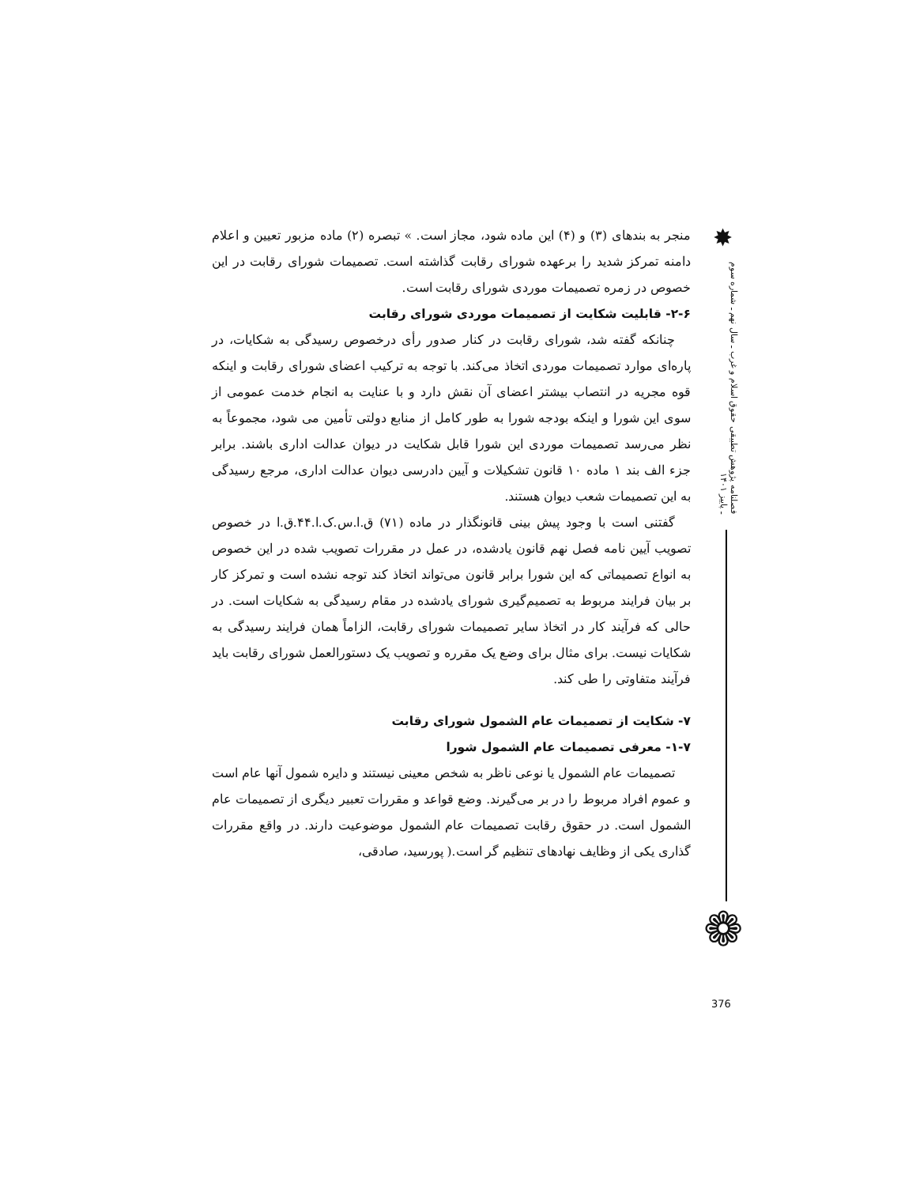✸
فصلنامه پژوهش تطبیقی حقوق اسلام و غرب ـ سال نهم ـ شماره سوم ـ پاییز ۱۴۰۱
❁
منجر به بندهای (۳) و (۴) این ماده شود، مجاز است. » تبصره (۲) ماده مزبور تعیین و اعلام دامنه تمرکز شدید را برعهده شورای رقابت گذاشته است. تصمیمات شورای رقابت در این خصوص در زمره تصمیمات موردی شورای رقابت است.
۲-۶- قابلیت شکایت از تصمیمات موردی شورای رقابت
چنانکه گفته شد، شورای رقابت در کنار صدور رأی درخصوص رسیدگی به شکایات، در پاره‌ای موارد تصمیمات موردی اتخاذ می‌کند. با توجه به ترکیب اعضای شورای رقابت و اینکه قوه مجریه در انتصاب بیشتر اعضای آن نقش دارد و با عنایت به انجام خدمت عمومی از سوی این شورا و اینکه بودجه شورا به طور کامل از منابع دولتی تأمین می شود، مجموعاً به نظر می‌رسد تصمیمات موردی این شورا قابل شکایت در دیوان عدالت اداری باشند. برابر جزء الف بند ۱ ماده ۱۰ قانون تشکیلات و آیین دادرسی دیوان عدالت اداری، مرجع رسیدگی به این تصمیمات شعب دیوان هستند.
گفتنی است با وجود پیش بینی قانونگذار در ماده (۷۱) ق.ا.س.ک.ا.۴۴.ق.ا در خصوص تصویب آیین نامه فصل نهم قانون یادشده، در عمل در مقررات تصویب شده در این خصوص به انواع تصمیماتی که این شورا برابر قانون می‌تواند اتخاذ کند توجه نشده است و تمرکز کار بر بیان فرایند مربوط به تصمیم‌گیری شورای یادشده در مقام رسیدگی به شکایات است. در حالی که فرآیند کار در اتخاذ سایر تصمیمات شورای رقابت، الزاماً همان فرایند رسیدگی به شکایات نیست. برای مثال برای وضع یک مقرره و تصویب یک دستورالعمل شورای رقابت باید فرآیند متفاوتی را طی کند.
۷- شکایت از تصمیمات عام الشمول شورای رقابت
۱-۷- معرفی تصمیمات عام الشمول شورا
تصمیمات عام الشمول یا نوعی ناظر به شخص معینی نیستند و دایره شمول آنها عام است و عموم افراد مربوط را در بر می‌گیرند. وضع قواعد و مقررات تعبیر دیگری از تصمیمات عام الشمول است. در حقوق رقابت تصمیمات عام الشمول موضوعیت دارند. در واقع مقررات گذاری یکی از وظایف نهادهای تنظیم گر است.( پورسید، صادقی،
376